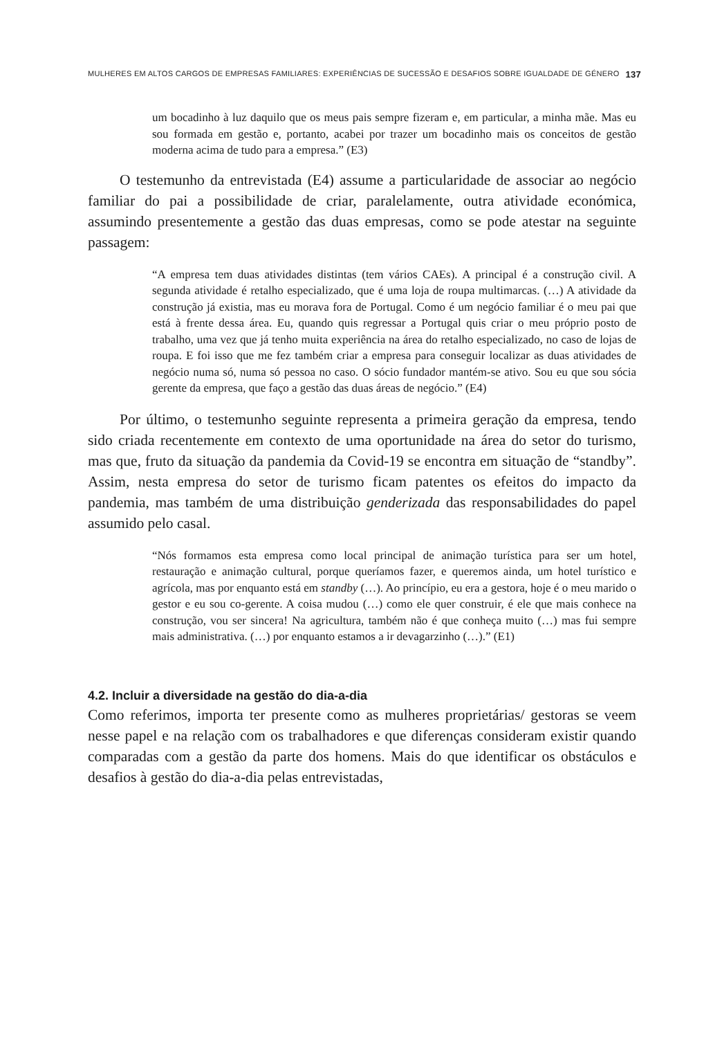MULHERES EM ALTOS CARGOS DE EMPRESAS FAMILIARES: EXPERIÊNCIAS DE SUCESSÃO E DESAFIOS SOBRE IGUALDADE DE GÉNERO 137
um bocadinho à luz daquilo que os meus pais sempre fizeram e, em particular, a minha mãe. Mas eu sou formada em gestão e, portanto, acabei por trazer um bocadinho mais os conceitos de gestão moderna acima de tudo para a empresa.” (E3)
O testemunho da entrevistada (E4) assume a particularidade de associar ao negócio familiar do pai a possibilidade de criar, paralelamente, outra atividade económica, assumindo presentemente a gestão das duas empresas, como se pode atestar na seguinte passagem:
“A empresa tem duas atividades distintas (tem vários CAEs). A principal é a construção civil. A segunda atividade é retalho especializado, que é uma loja de roupa multimarcas. (…) A atividade da construção já existia, mas eu morava fora de Portugal. Como é um negócio familiar é o meu pai que está à frente dessa área. Eu, quando quis regressar a Portugal quis criar o meu próprio posto de trabalho, uma vez que já tenho muita experiência na área do retalho especializado, no caso de lojas de roupa. E foi isso que me fez também criar a empresa para conseguir localizar as duas atividades de negócio numa só, numa só pessoa no caso. O sócio fundador mantém-se ativo. Sou eu que sou sócia gerente da empresa, que faço a gestão das duas áreas de negócio.” (E4)
Por último, o testemunho seguinte representa a primeira geração da empresa, tendo sido criada recentemente em contexto de uma oportunidade na área do setor do turismo, mas que, fruto da situação da pandemia da Covid-19 se encontra em situação de “standby”. Assim, nesta empresa do setor de turismo ficam patentes os efeitos do impacto da pandemia, mas também de uma distribuição genderizada das responsabilidades do papel assumido pelo casal.
“Nós formamos esta empresa como local principal de animação turística para ser um hotel, restauração e animação cultural, porque queríamos fazer, e queremos ainda, um hotel turístico e agrícola, mas por enquanto está em standby (…). Ao princípio, eu era a gestora, hoje é o meu marido o gestor e eu sou co-gerente. A coisa mudou (…) como ele quer construir, é ele que mais conhece na construção, vou ser sincera! Na agricultura, também não é que conheça muito (…) mas fui sempre mais administrativa. (…) por enquanto estamos a ir devagarzinho (…).” (E1)
4.2. Incluir a diversidade na gestão do dia-a-dia
Como referimos, importa ter presente como as mulheres proprietárias/ gestoras se veem nesse papel e na relação com os trabalhadores e que diferenças consideram existir quando comparadas com a gestão da parte dos homens. Mais do que identificar os obstáculos e desafios à gestão do dia-a-dia pelas entrevistadas,